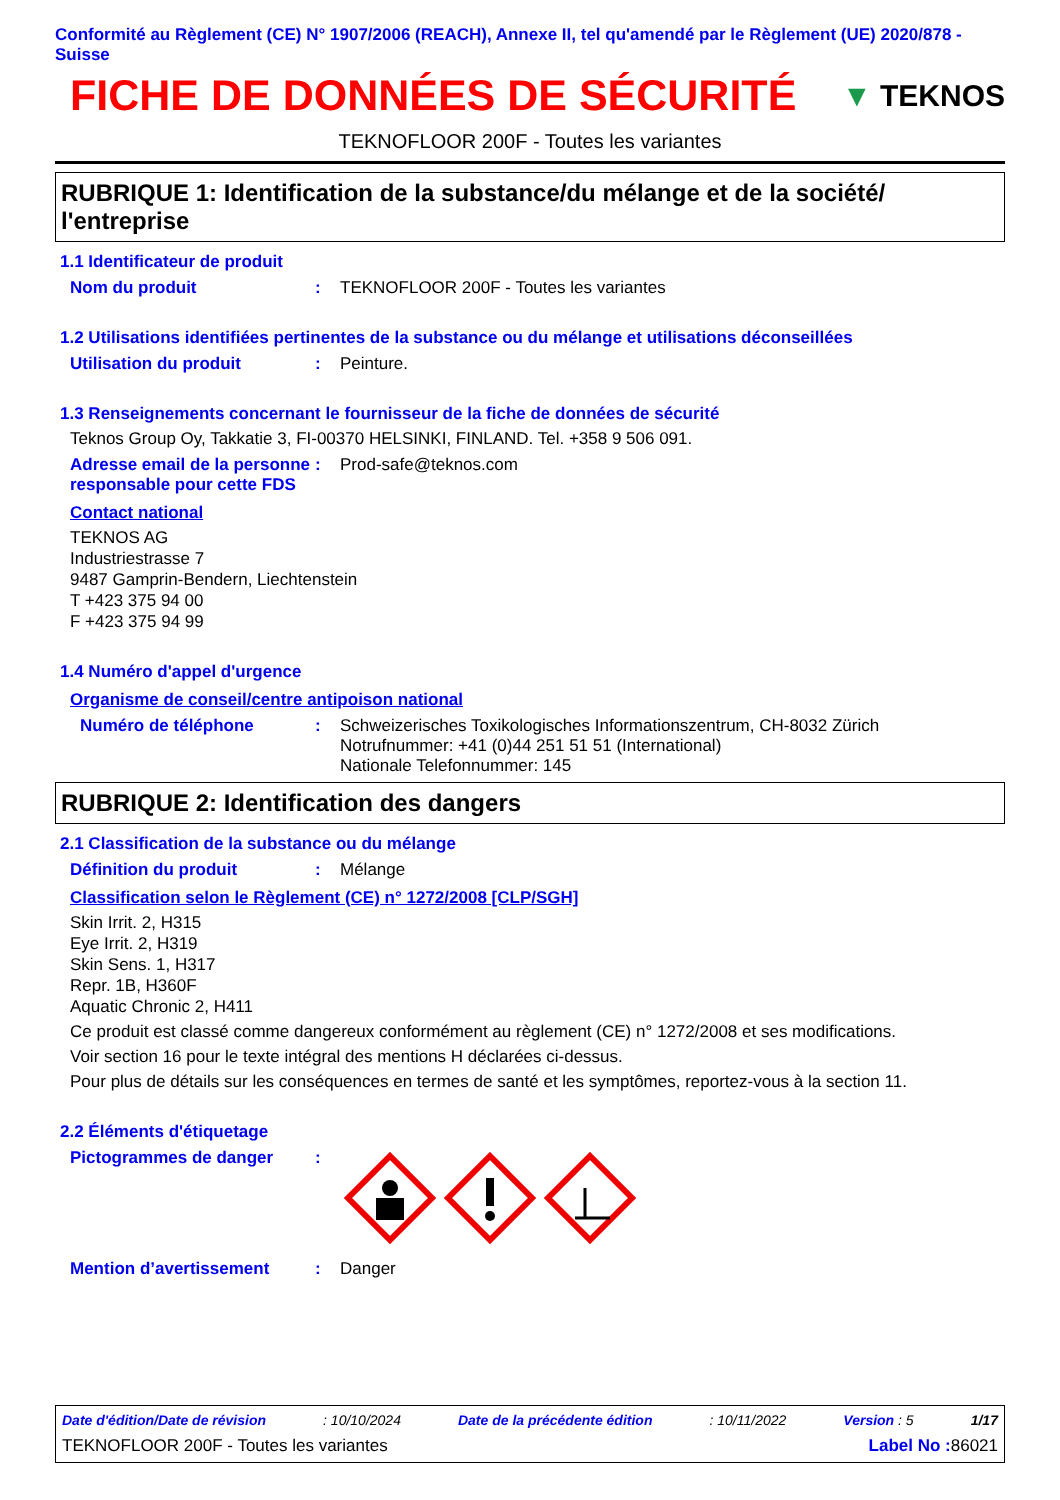Conformité au Règlement (CE) N° 1907/2006 (REACH), Annexe II, tel qu'amendé par le Règlement (UE) 2020/878 - Suisse
FICHE DE DONNÉES DE SÉCURITÉ
▼ TEKNOS
TEKNOFLOOR 200F - Toutes les variantes
RUBRIQUE 1: Identification de la substance/du mélange et de la société/ l'entreprise
1.1 Identificateur de produit
Nom du produit : TEKNOFLOOR 200F - Toutes les variantes
1.2 Utilisations identifiées pertinentes de la substance ou du mélange et utilisations déconseillées
Utilisation du produit : Peinture.
1.3 Renseignements concernant le fournisseur de la fiche de données de sécurité
Teknos Group Oy, Takkatie 3, FI-00370 HELSINKI, FINLAND. Tel. +358 9 506 091.
Adresse email de la personne responsable pour cette FDS
: Prod-safe@teknos.com
Contact national
TEKNOS AG
Industriestrasse 7
9487 Gamprin-Bendern, Liechtenstein
T +423 375 94 00
F +423 375 94 99
1.4 Numéro d'appel d'urgence
Organisme de conseil/centre antipoison national
Numéro de téléphone : Schweizerisches Toxikologisches Informationszentrum, CH-8032 Zürich
Notrufnummer: +41 (0)44 251 51 51 (International)
Nationale Telefonnummer: 145
RUBRIQUE 2: Identification des dangers
2.1 Classification de la substance ou du mélange
Définition du produit : Mélange
Classification selon le Règlement (CE) n° 1272/2008 [CLP/SGH]
Skin Irrit. 2, H315
Eye Irrit. 2, H319
Skin Sens. 1, H317
Repr. 1B, H360F
Aquatic Chronic 2, H411
Ce produit est classé comme dangereux conformément au règlement (CE) n° 1272/2008 et ses modifications.
Voir section 16 pour le texte intégral des mentions H déclarées ci-dessus.
Pour plus de détails sur les conséquences en termes de santé et les symptômes, reportez-vous à la section 11.
2.2 Éléments d'étiquetage
Pictogrammes de danger :
Mention d’avertissement : Danger
Date d'édition/Date de révision: 10/10/2024 Date de la précédente édition: 10/11/2022 Version : 5 1/17
TEKNOFLOOR 200F - Toutes les variantes Label No : 86021